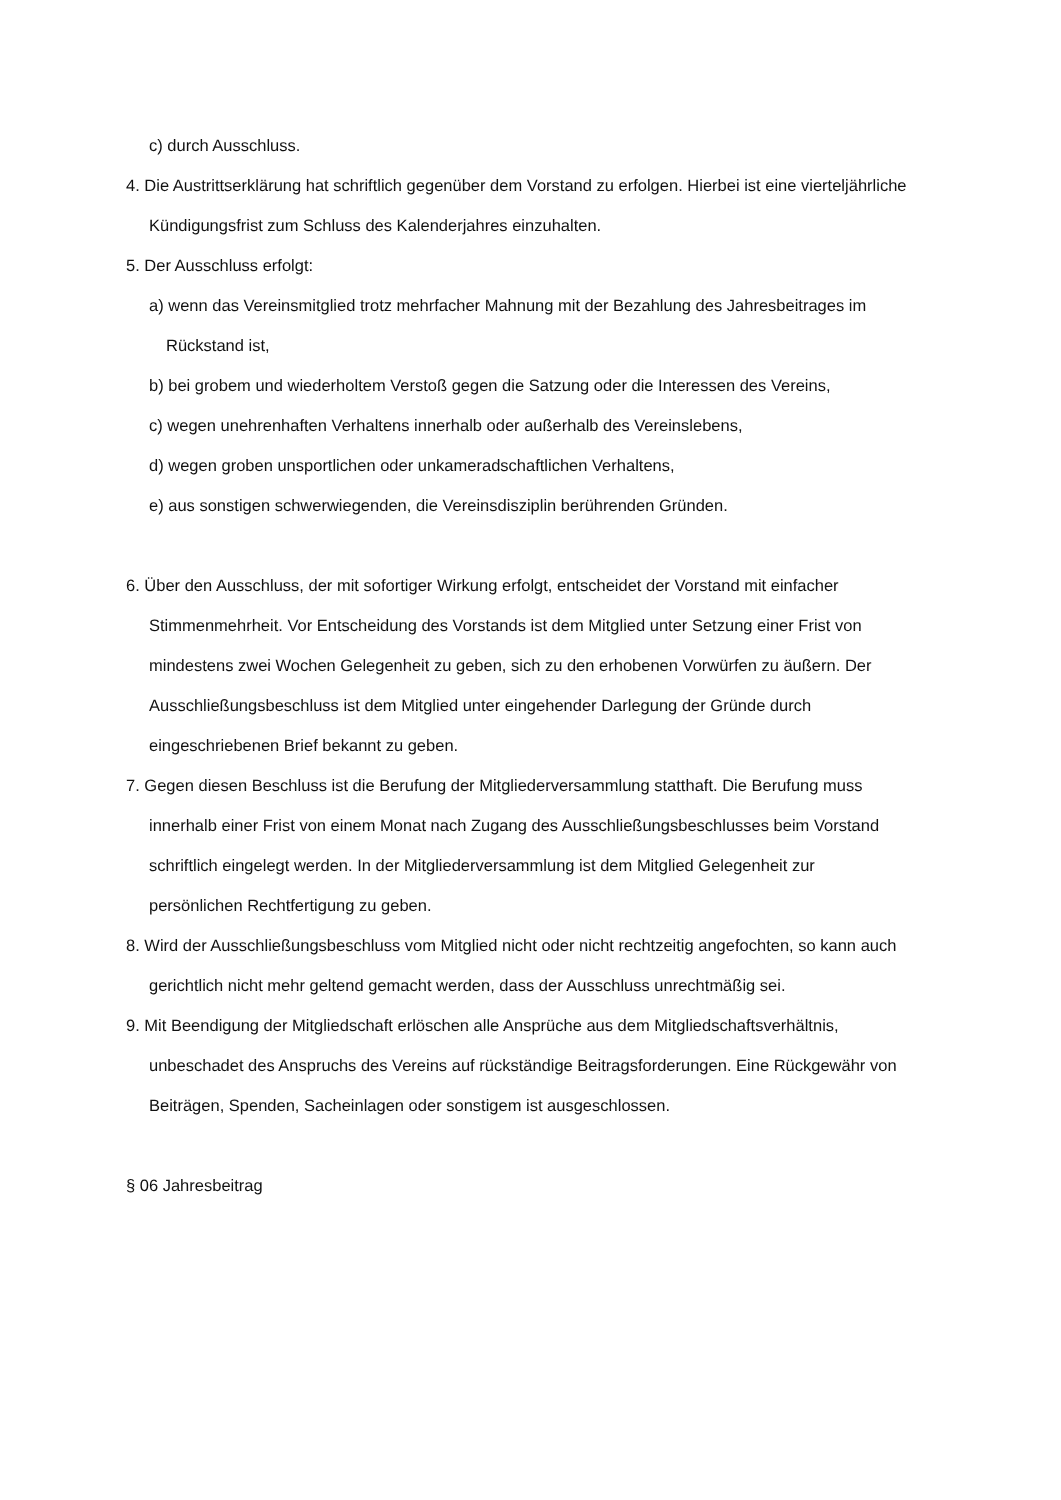c) durch Ausschluss.
4. Die Austrittserklärung hat schriftlich gegenüber dem Vorstand zu erfolgen. Hierbei ist eine vierteljährliche Kündigungsfrist zum Schluss des Kalenderjahres einzuhalten.
5. Der Ausschluss erfolgt:
a) wenn das Vereinsmitglied trotz mehrfacher Mahnung mit der Bezahlung des Jahresbeitrages im Rückstand ist,
b) bei grobem und wiederholtem Verstoß gegen die Satzung oder die Interessen des Vereins,
c) wegen unehrenhaften Verhaltens innerhalb oder außerhalb des Vereinslebens,
d) wegen groben unsportlichen oder unkameradschaftlichen Verhaltens,
e) aus sonstigen schwerwiegenden, die Vereinsdisziplin berührenden Gründen.
6. Über den Ausschluss, der mit sofortiger Wirkung erfolgt, entscheidet der Vorstand mit einfacher Stimmenmehrheit. Vor Entscheidung des Vorstands ist dem Mitglied unter Setzung einer Frist von mindestens zwei Wochen Gelegenheit zu geben, sich zu den erhobenen Vorwürfen zu äußern. Der Ausschließungsbeschluss ist dem Mitglied unter eingehender Darlegung der Gründe durch eingeschriebenen Brief bekannt zu geben.
7. Gegen diesen Beschluss ist die Berufung der Mitgliederversammlung statthaft. Die Berufung muss innerhalb einer Frist von einem Monat nach Zugang des Ausschließungsbeschlusses beim Vorstand schriftlich eingelegt werden. In der Mitgliederversammlung ist dem Mitglied Gelegenheit zur persönlichen Rechtfertigung zu geben.
8. Wird der Ausschließungsbeschluss vom Mitglied nicht oder nicht rechtzeitig angefochten, so kann auch gerichtlich nicht mehr geltend gemacht werden, dass der Ausschluss unrechtmäßig sei.
9. Mit Beendigung der Mitgliedschaft erlöschen alle Ansprüche aus dem Mitgliedschaftsverhältnis, unbeschadet des Anspruchs des Vereins auf rückständige Beitragsforderungen. Eine Rückgewähr von Beiträgen, Spenden, Sacheinlagen oder sonstigem ist ausgeschlossen.
§ 06 Jahresbeitrag